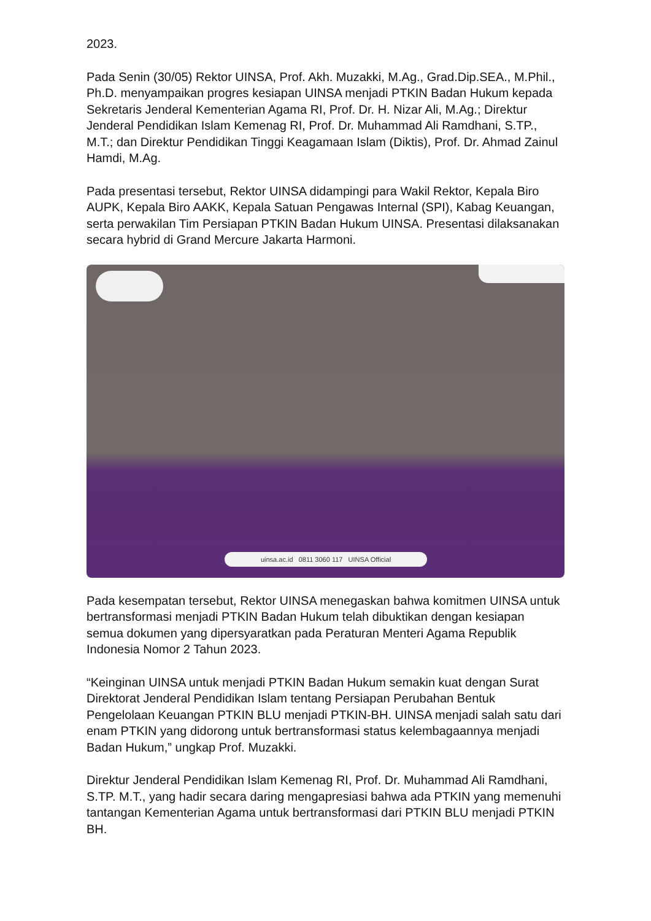2023.
Pada Senin (30/05) Rektor UINSA, Prof. Akh. Muzakki, M.Ag., Grad.Dip.SEA., M.Phil., Ph.D. menyampaikan progres kesiapan UINSA menjadi PTKIN Badan Hukum kepada Sekretaris Jenderal Kementerian Agama RI, Prof. Dr. H. Nizar Ali, M.Ag.; Direktur Jenderal Pendidikan Islam Kemenag RI, Prof. Dr. Muhammad Ali Ramdhani, S.TP., M.T.; dan Direktur Pendidikan Tinggi Keagamaan Islam (Diktis), Prof. Dr. Ahmad Zainul Hamdi, M.Ag.
Pada presentasi tersebut, Rektor UINSA didampingi para Wakil Rektor, Kepala Biro AUPK, Kepala Biro AAKK, Kepala Satuan Pengawas Internal (SPI), Kabag Keuangan, serta perwakilan Tim Persiapan PTKIN Badan Hukum UINSA. Presentasi dilaksanakan secara hybrid di Grand Mercure Jakarta Harmoni.
uinsa.ac.id 0811 3060 117 UINSA Official
Pada kesempatan tersebut, Rektor UINSA menegaskan bahwa komitmen UINSA untuk bertransformasi menjadi PTKIN Badan Hukum telah dibuktikan dengan kesiapan semua dokumen yang dipersyaratkan pada Peraturan Menteri Agama Republik Indonesia Nomor 2 Tahun 2023.
“Keinginan UINSA untuk menjadi PTKIN Badan Hukum semakin kuat dengan Surat Direktorat Jenderal Pendidikan Islam tentang Persiapan Perubahan Bentuk Pengelolaan Keuangan PTKIN BLU menjadi PTKIN-BH. UINSA menjadi salah satu dari enam PTKIN yang didorong untuk bertransformasi status kelembagaannya menjadi Badan Hukum,” ungkap Prof. Muzakki.
Direktur Jenderal Pendidikan Islam Kemenag RI, Prof. Dr. Muhammad Ali Ramdhani, S.TP. M.T., yang hadir secara daring mengapresiasi bahwa ada PTKIN yang memenuhi tantangan Kementerian Agama untuk bertransformasi dari PTKIN BLU menjadi PTKIN BH.